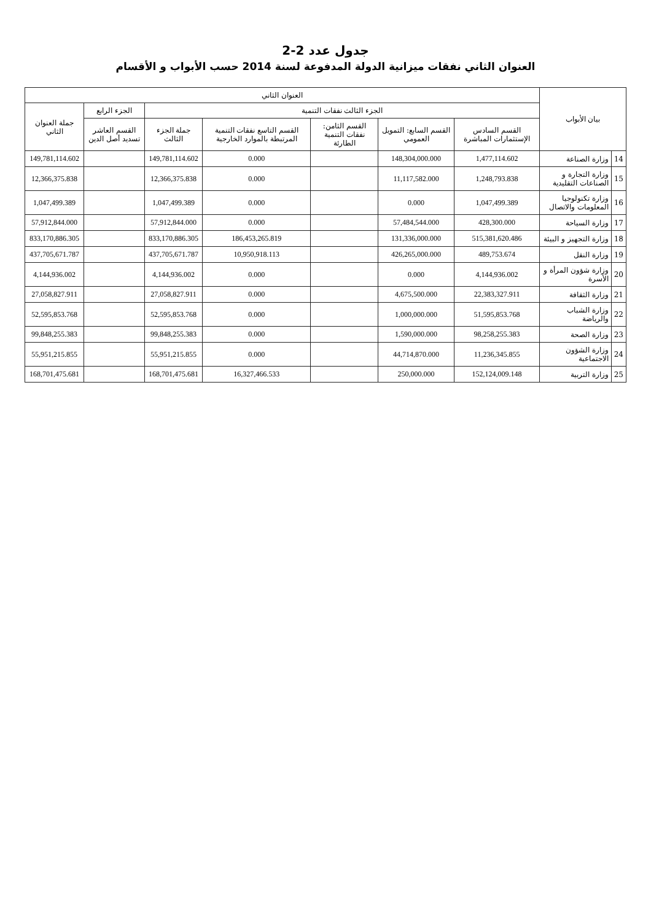جدول عدد 2-2
العنوان الثاني نفقات ميزانية الدولة المدفوعة لسنة 2014 حسب الأبواب و الأقسام
| بيان الأبواب | | العنوان الثاني | | | | | | |
| --- | --- | --- | --- | --- | --- | --- | --- | --- |
| | | الجزء الثالث نفقات التنمية | | | | | الجزء الرابع | جملة العنوان الثاني |
| | | القسم السادس الإستثمارات المباشرة | القسم السابع: التمويل العمومي | القسم الثامن: نفقات التنمية الطارئة | القسم التاسع نفقات التنمية المرتبطة بالموارد الخارجية | جملة الجزء الثالث | القسم العاشر تسديد أصل الدين | |
| 14 | وزارة الصناعة | 1,477,114.602 | 148,304,000.000 | | 0.000 | 149,781,114.602 | | 149,781,114.602 |
| 15 | وزارة التجارة و الصناعات التقليدية | 1,248,793.838 | 11,117,582.000 | | 0.000 | 12,366,375.838 | | 12,366,375.838 |
| 16 | وزارة تكنولوجيا المعلومات والاتصال | 1,047,499.389 | 0.000 | | 0.000 | 1,047,499.389 | | 1,047,499.389 |
| 17 | وزارة السياحة | 428,300.000 | 57,484,544.000 | | 0.000 | 57,912,844.000 | | 57,912,844.000 |
| 18 | وزارة التجهيز و البيئة | 515,381,620.486 | 131,336,000.000 | | 186,453,265.819 | 833,170,886.305 | | 833,170,886.305 |
| 19 | وزارة النقل | 489,753.674 | 426,265,000.000 | | 10,950,918.113 | 437,705,671.787 | | 437,705,671.787 |
| 20 | وزارة شؤون المرأة و الأسرة | 4,144,936.002 | 0.000 | | 0.000 | 4,144,936.002 | | 4,144,936.002 |
| 21 | وزارة الثقافة | 22,383,327.911 | 4,675,500.000 | | 0.000 | 27,058,827.911 | | 27,058,827.911 |
| 22 | وزارة الشباب والرياضة | 51,595,853.768 | 1,000,000.000 | | 0.000 | 52,595,853.768 | | 52,595,853.768 |
| 23 | وزارة الصحة | 98,258,255.383 | 1,590,000.000 | | 0.000 | 99,848,255.383 | | 99,848,255.383 |
| 24 | وزارة الشؤون الاجتماعية | 11,236,345.855 | 44,714,870.000 | | 0.000 | 55,951,215.855 | | 55,951,215.855 |
| 25 | وزارة التربية | 152,124,009.148 | 250,000.000 | | 16,327,466.533 | 168,701,475.681 | | 168,701,475.681 |